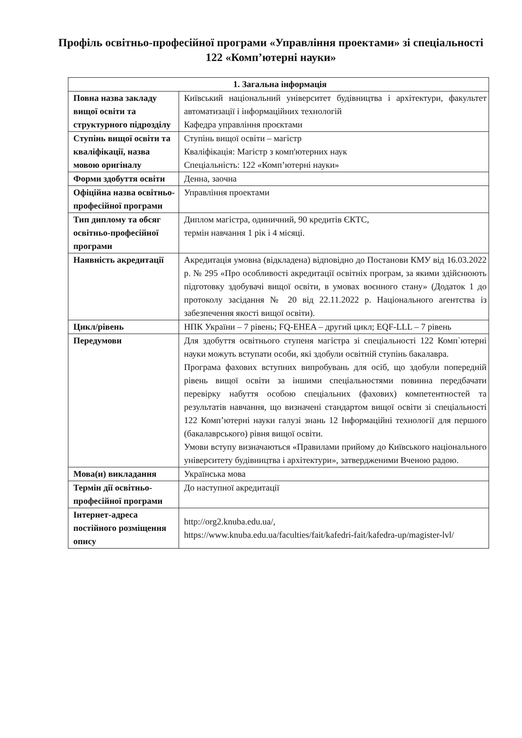Профіль освітньо-професійної програми «Управління проектами» зі спеціальності 122 «Комп’ютерні науки»
| 1. Загальна інформація | |
| --- | --- |
| Повна назва закладу вищої освіти та структурного підрозділу | Київський національний університет будівництва і архітектури, факультет автоматизації і інформаційних технологій Кафедра управління проєктами |
| Ступінь вищої освіти та кваліфікації, назва мовою оригіналу | Ступінь вищої освіти – магістр Кваліфікація: Магістр з комп'ютерних наук Спеціальність: 122 «Комп’ютерні науки» |
| Форми здобуття освіти | Денна, заочна |
| Офіційна назва освітньо-професійної програми | Управління проектами |
| Тип диплому та обсяг освітньо-професійної програми | Диплом магістра, одиничний, 90 кредитів ЄКТС, термін навчання 1 рік і 4 місяці. |
| Наявність акредитації | Акредитація умовна (відкладена) відповідно до Постанови КМУ від 16.03.2022 р. № 295 «Про особливості акредитації освітніх програм, за якими здійснюють підготовку здобувачі вищої освіти, в умовах воєнного стану» (Додаток 1 до протоколу засідання № 20 від 22.11.2022 р. Національного агентства із забезпечення якості вищої освіти). |
| Цикл/рівень | НПК України – 7 рівень; FQ-EHEA – другий цикл; EQF-LLL – 7 рівень |
| Передумови | Для здобуття освітнього ступеня магістра зі спеціальності 122 Комп`ютерні науки можуть вступати особи, які здобули освітній ступінь бакалавра. Програма фахових вступних випробувань для осіб, що здобули попередній рівень вищої освіти за іншими спеціальностями повинна передбачати перевірку набуття особою спеціальних (фахових) компетентностей та результатів навчання, що визначені стандартом вищої освіти зі спеціальності 122 Комп’ютерні науки галузі знань 12 Інформаційні технології для першого (бакалаврського) рівня вищої освіти. Умови вступу визначаються «Правилами прийому до Київського національного університету будівництва і архітектури», затвердженими Вченою радою. |
| Мова(и) викладання | Українська мова |
| Термін дії освітньо-професійної програми | До наступної акредитації |
| Інтернет-адреса постійного розміщення опису | http://org2.knuba.edu.ua/ , https://www.knuba.edu.ua/faculties/fait/kafedri-fait/kafedra-up/magister-lvl/ |